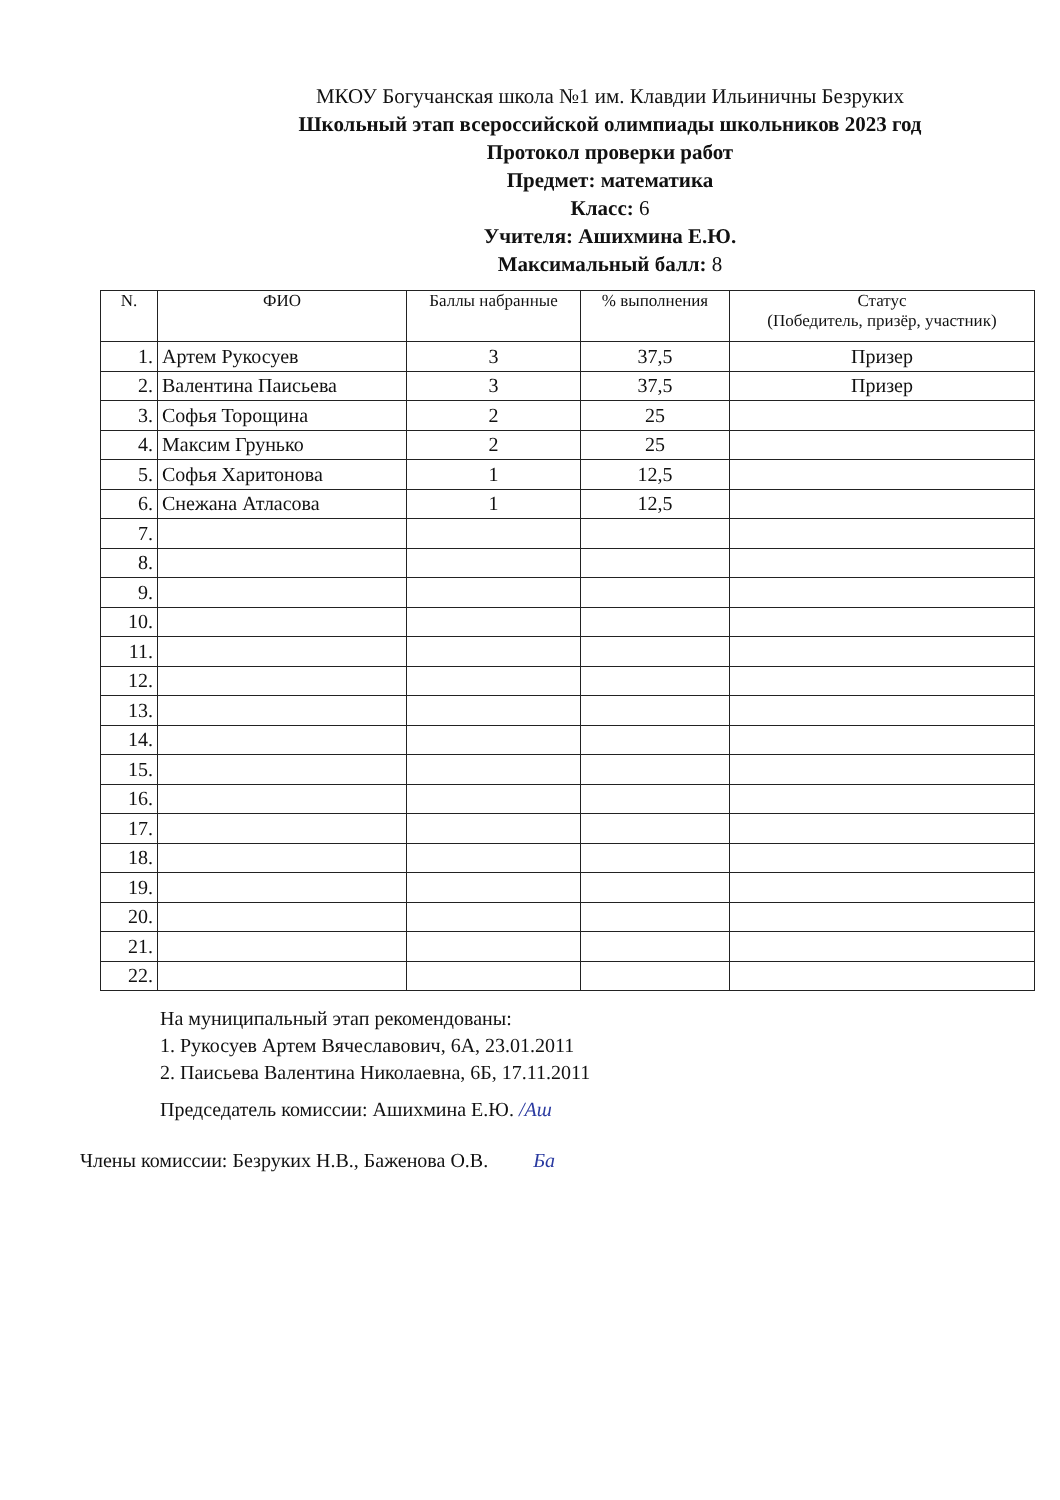МКОУ Богучанская школа №1 им. Клавдии Ильиничны Безруких
Школьный этап всероссийской олимпиады школьников 2023 год
Протокол проверки работ
Предмет: математика
Класс: 6
Учителя: Ашихмина Е.Ю.
Максимальный балл: 8
| N. | ФИО | Баллы набранные | % выполнения | Статус (Победитель, призёр, участник) |
| --- | --- | --- | --- | --- |
| 1. | Артем Рукосуев | 3 | 37,5 | Призер |
| 2. | Валентина Паисьева | 3 | 37,5 | Призер |
| 3. | Софья Торощина | 2 | 25 | |
| 4. | Максим Грунько | 2 | 25 | |
| 5. | Софья Харитонова | 1 | 12,5 | |
| 6. | Снежана Атласова | 1 | 12,5 | |
| 7. | | | | |
| 8. | | | | |
| 9. | | | | |
| 10. | | | | |
| 11. | | | | |
| 12. | | | | |
| 13. | | | | |
| 14. | | | | |
| 15. | | | | |
| 16. | | | | |
| 17. | | | | |
| 18. | | | | |
| 19. | | | | |
| 20. | | | | |
| 21. | | | | |
| 22. | | | | |
На муниципальный этап рекомендованы:
1. Рукосуев Артем Вячеславович, 6А, 23.01.2011
2. Паисьева Валентина Николаевна, 6Б, 17.11.2011
Председатель комиссии: Ашихмина Е.Ю. /Аш
Члены комиссии: Безруких Н.В., Баженова О.В. Ба